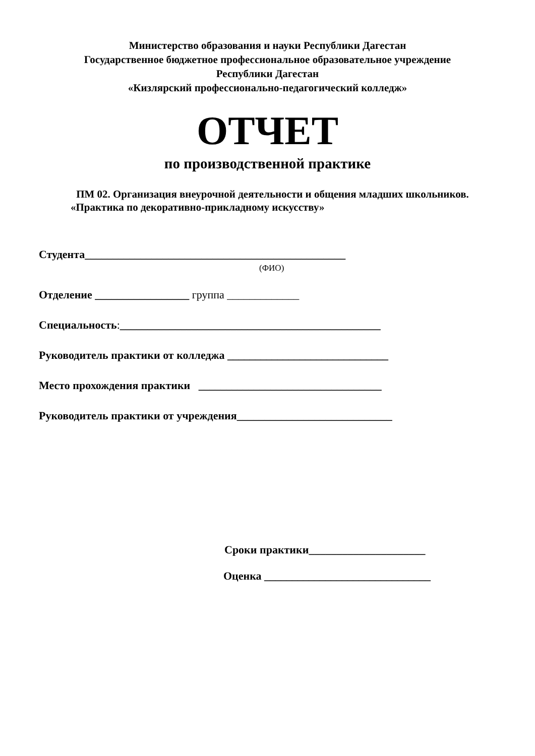Министерство образования и науки Республики Дагестан
Государственное бюджетное профессиональное образовательное учреждение
Республики Дагестан
«Кизлярский профессионально-педагогический колледж»
ОТЧЕТ
по производственной практике
ПМ 02. Организация внеурочной деятельности и общения младших школьников.
«Практика по декоративно-прикладному искусству»
Студента_______________________________________________
(ФИО)
Отделение _________________ группа _____________
Специальность:_______________________________________________
Руководитель практики от колледжа _____________________________
Место прохождения практики _________________________________
Руководитель практики от учреждения____________________________
Сроки практики_____________________
Оценка ______________________________